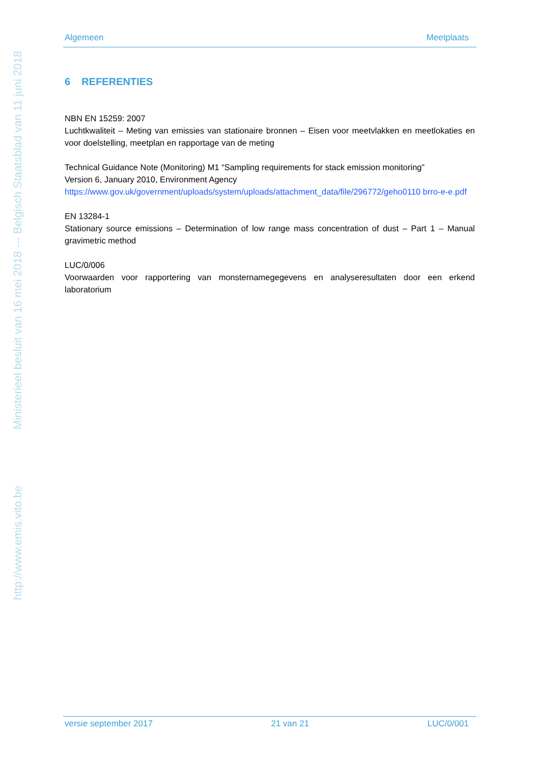http://www.emis.vito.be Ministerieel besluit van 16 mei 2018 --- Belgisch Staatsblad van 11 juni 2018
Algemeen Meetplaats
6 REFERENTIES
NBN EN 15259: 2007
Luchtkwaliteit – Meting van emissies van stationaire bronnen – Eisen voor meetvlakken en meetlokaties en voor doelstelling, meetplan en rapportage van de meting
Technical Guidance Note (Monitoring) M1 “Sampling requirements for stack emission monitoring”
Version 6, January 2010, Environment Agency
https://www.gov.uk/government/uploads/system/uploads/attachment_data/file/296772/geho0110 brro-e-e.pdf
EN 13284-1
Stationary source emissions – Determination of low range mass concentration of dust – Part 1 – Manual gravimetric method
LUC/0/006
Voorwaarden voor rapportering van monsternamegegevens en analyseresultaten door een erkend laboratorium
versie september 2017 21 van 21 LUC/0/001